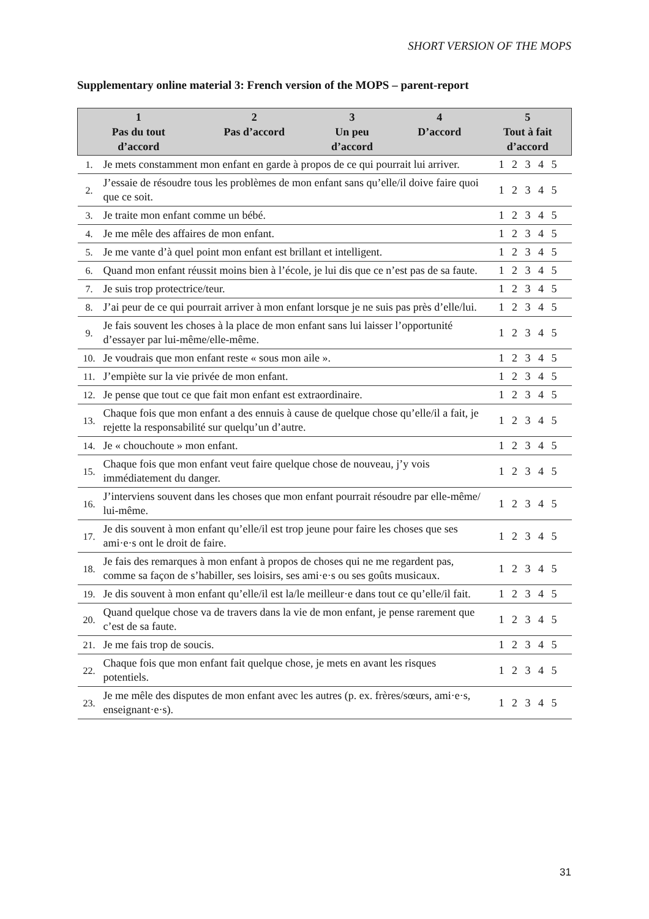SHORT VERSION OF THE MOPS
Supplementary online material 3: French version of the MOPS – parent-report
| 1 Pas du tout d’accord | | 2 Pas d’accord | 3 Un peu d’accord | 4 D’accord | 5 Tout à fait d’accord |
| --- | --- | --- | --- | --- | --- |
| 1. | Je mets constamment mon enfant en garde à propos de ce qui pourrait lui arriver. | | | | 1 2 3 4 5 |
| 2. | J’essaie de résoudre tous les problèmes de mon enfant sans qu’elle/il doive faire quoi que ce soit. | | | | 1 2 3 4 5 |
| 3. | Je traite mon enfant comme un bébé. | | | | 1 2 3 4 5 |
| 4. | Je me mêle des affaires de mon enfant. | | | | 1 2 3 4 5 |
| 5. | Je me vante d’à quel point mon enfant est brillant et intelligent. | | | | 1 2 3 4 5 |
| 6. | Quand mon enfant réussit moins bien à l’école, je lui dis que ce n’est pas de sa faute. | | | | 1 2 3 4 5 |
| 7. | Je suis trop protectrice/teur. | | | | 1 2 3 4 5 |
| 8. | J’ai peur de ce qui pourrait arriver à mon enfant lorsque je ne suis pas près d’elle/lui. | | | | 1 2 3 4 5 |
| 9. | Je fais souvent les choses à la place de mon enfant sans lui laisser l’opportunité d’essayer par lui-même/elle-même. | | | | 1 2 3 4 5 |
| 10. | Je voudrais que mon enfant reste « sous mon aile ». | | | | 1 2 3 4 5 |
| 11. | J’empiète sur la vie privée de mon enfant. | | | | 1 2 3 4 5 |
| 12. | Je pense que tout ce que fait mon enfant est extraordinaire. | | | | 1 2 3 4 5 |
| 13. | Chaque fois que mon enfant a des ennuis à cause de quelque chose qu’elle/il a fait, je rejette la responsabilité sur quelqu’un d’autre. | | | | 1 2 3 4 5 |
| 14. | Je « chouchoute » mon enfant. | | | | 1 2 3 4 5 |
| 15. | Chaque fois que mon enfant veut faire quelque chose de nouveau, j’y vois immédiatement du danger. | | | | 1 2 3 4 5 |
| 16. | J’interviens souvent dans les choses que mon enfant pourrait résoudre par elle-même/ lui-même. | | | | 1 2 3 4 5 |
| 17. | Je dis souvent à mon enfant qu’elle/il est trop jeune pour faire les choses que ses ami·e·s ont le droit de faire. | | | | 1 2 3 4 5 |
| 18. | Je fais des remarques à mon enfant à propos de choses qui ne me regardent pas, comme sa façon de s’habiller, ses loisirs, ses ami·e·s ou ses goûts musicaux. | | | | 1 2 3 4 5 |
| 19. | Je dis souvent à mon enfant qu’elle/il est la/le meilleur·e dans tout ce qu’elle/il fait. | | | | 1 2 3 4 5 |
| 20. | Quand quelque chose va de travers dans la vie de mon enfant, je pense rarement que c’est de sa faute. | | | | 1 2 3 4 5 |
| 21. | Je me fais trop de soucis. | | | | 1 2 3 4 5 |
| 22. | Chaque fois que mon enfant fait quelque chose, je mets en avant les risques potentiels. | | | | 1 2 3 4 5 |
| 23. | Je me mêle des disputes de mon enfant avec les autres (p. ex. frères/sœurs, ami·e·s, enseignant·e·s). | | | | 1 2 3 4 5 |
31